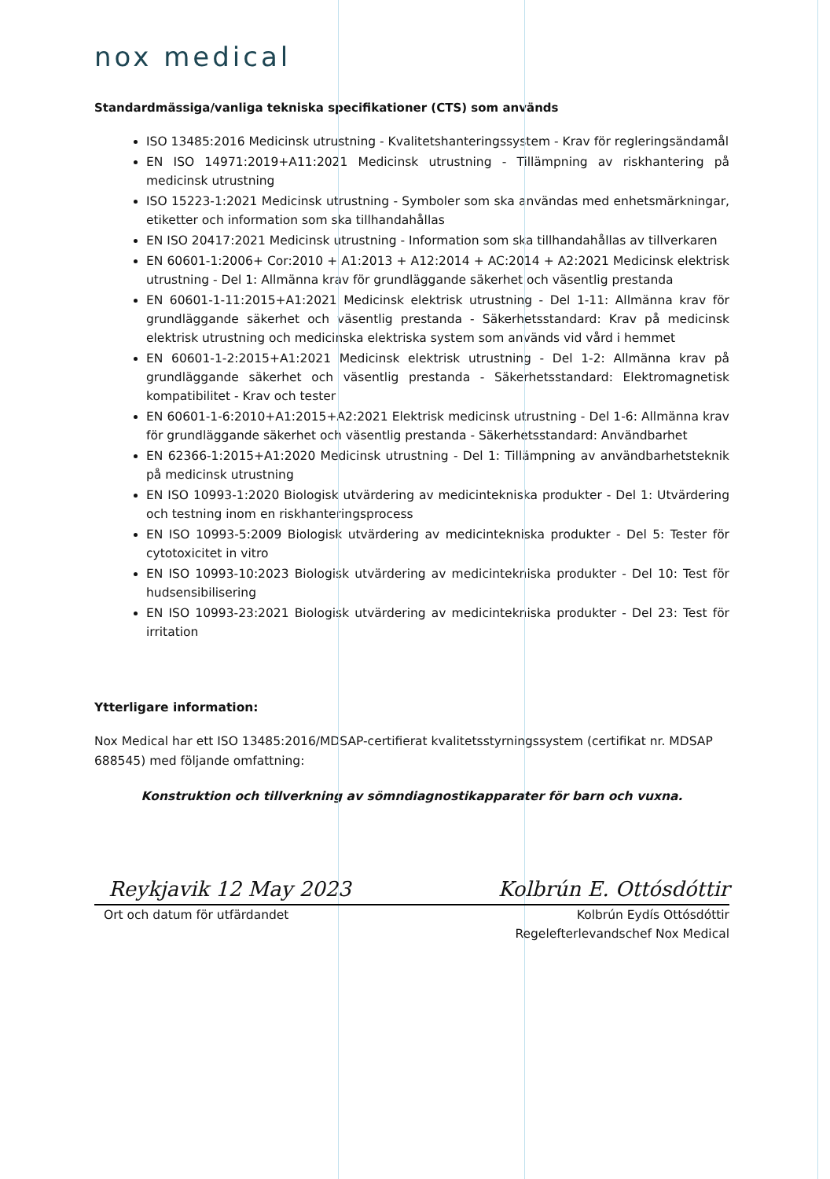nox medical
Standardmässiga/vanliga tekniska specifikationer (CTS) som används
ISO 13485:2016 Medicinsk utrustning - Kvalitetshanteringssystem - Krav för regleringsändamål
EN ISO 14971:2019+A11:2021 Medicinsk utrustning - Tillämpning av riskhantering på medicinsk utrustning
ISO 15223-1:2021 Medicinsk utrustning - Symboler som ska användas med enhetsmärkningar, etiketter och information som ska tillhandahållas
EN ISO 20417:2021 Medicinsk utrustning - Information som ska tillhandahållas av tillverkaren
EN 60601-1:2006+ Cor:2010 + A1:2013 + A12:2014 + AC:2014 + A2:2021 Medicinsk elektrisk utrustning - Del 1: Allmänna krav för grundläggande säkerhet och väsentlig prestanda
EN 60601-1-11:2015+A1:2021 Medicinsk elektrisk utrustning - Del 1-11: Allmänna krav för grundläggande säkerhet och väsentlig prestanda - Säkerhetsstandard: Krav på medicinsk elektrisk utrustning och medicinska elektriska system som används vid vård i hemmet
EN 60601-1-2:2015+A1:2021 Medicinsk elektrisk utrustning - Del 1-2: Allmänna krav på grundläggande säkerhet och väsentlig prestanda - Säkerhetsstandard: Elektromagnetisk kompatibilitet - Krav och tester
EN 60601-1-6:2010+A1:2015+A2:2021 Elektrisk medicinsk utrustning - Del 1-6: Allmänna krav för grundläggande säkerhet och väsentlig prestanda - Säkerhetsstandard: Användbarhet
EN 62366-1:2015+A1:2020 Medicinsk utrustning - Del 1: Tillämpning av användbarhetsteknik på medicinsk utrustning
EN ISO 10993-1:2020 Biologisk utvärdering av medicintekniska produkter - Del 1: Utvärdering och testning inom en riskhanteringsprocess
EN ISO 10993-5:2009 Biologisk utvärdering av medicintekniska produkter - Del 5: Tester för cytotoxicitet in vitro
EN ISO 10993-10:2023 Biologisk utvärdering av medicintekniska produkter - Del 10: Test för hudsensibilisering
EN ISO 10993-23:2021 Biologisk utvärdering av medicintekniska produkter - Del 23: Test för irritation
Ytterligare information:
Nox Medical har ett ISO 13485:2016/MDSAP-certifierat kvalitetsstyrningssystem (certifikat nr. MDSAP 688545) med följande omfattning:
Konstruktion och tillverkning av sömndiagnostikapparater för barn och vuxna.
Reykjavik 12 May 2023 Kolbrún E. Ottósdóttir
Ort och datum för utfärdandet Kolbrún Eydís Ottósdóttir
Regelefterlevandschef Nox Medical